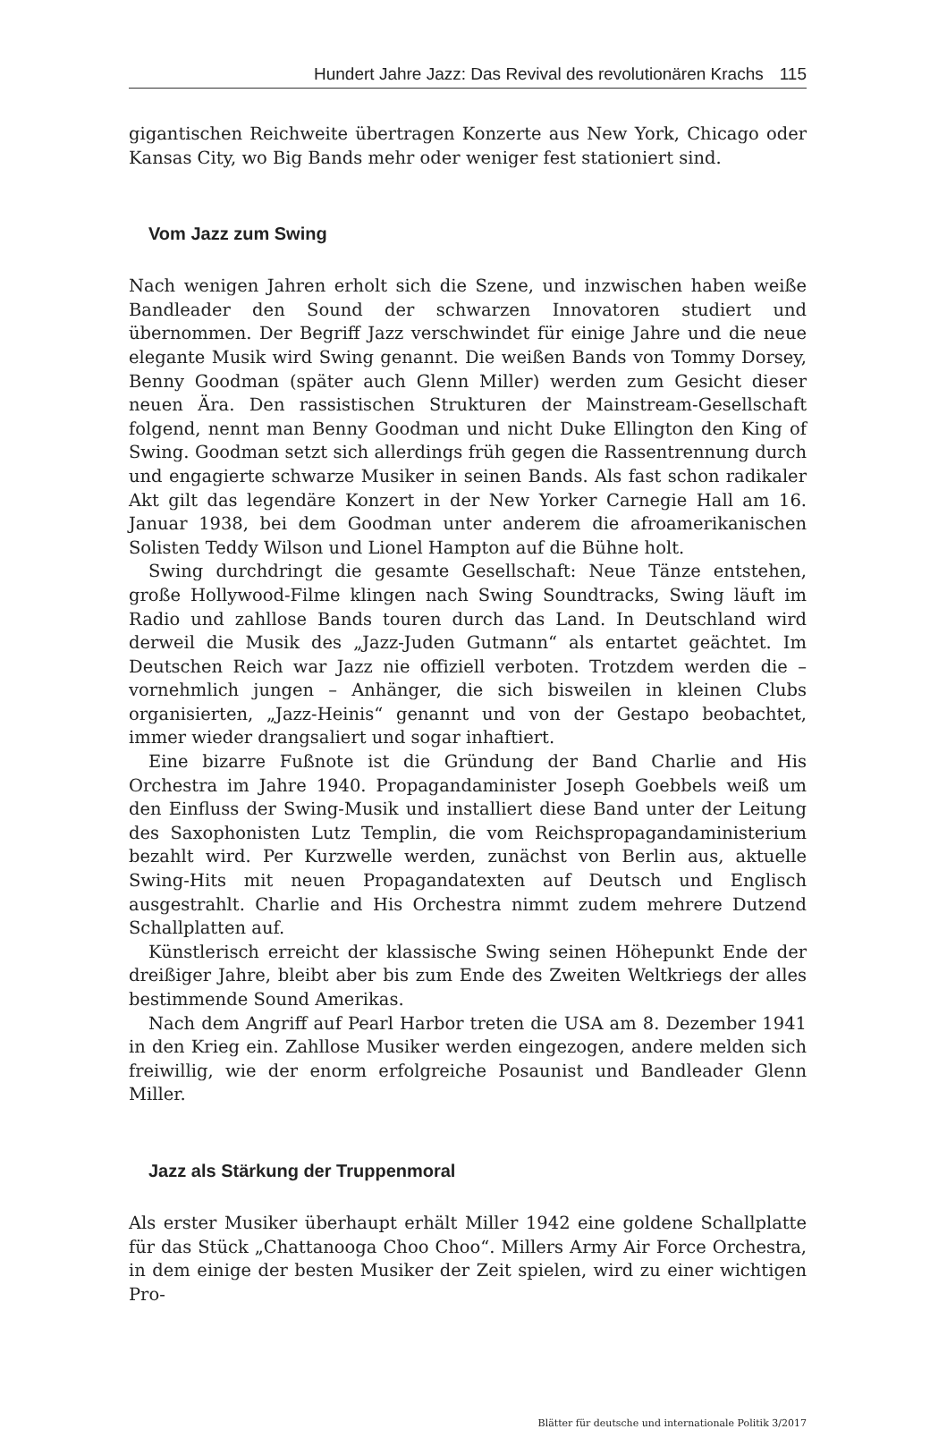Hundert Jahre Jazz: Das Revival des revolutionären Krachs 115
gigantischen Reichweite übertragen Konzerte aus New York, Chicago oder Kansas City, wo Big Bands mehr oder weniger fest stationiert sind.
Vom Jazz zum Swing
Nach wenigen Jahren erholt sich die Szene, und inzwischen haben weiße Bandleader den Sound der schwarzen Innovatoren studiert und übernommen. Der Begriff Jazz verschwindet für einige Jahre und die neue elegante Musik wird Swing genannt. Die weißen Bands von Tommy Dorsey, Benny Goodman (später auch Glenn Miller) werden zum Gesicht dieser neuen Ära. Den rassistischen Strukturen der Mainstream-Gesellschaft folgend, nennt man Benny Goodman und nicht Duke Ellington den King of Swing. Goodman setzt sich allerdings früh gegen die Rassentrennung durch und engagierte schwarze Musiker in seinen Bands. Als fast schon radikaler Akt gilt das legendäre Konzert in der New Yorker Carnegie Hall am 16. Januar 1938, bei dem Goodman unter anderem die afroamerikanischen Solisten Teddy Wilson und Lionel Hampton auf die Bühne holt.
Swing durchdringt die gesamte Gesellschaft: Neue Tänze entstehen, große Hollywood-Filme klingen nach Swing Soundtracks, Swing läuft im Radio und zahllose Bands touren durch das Land. In Deutschland wird derweil die Musik des „Jazz-Juden Gutmann“ als entartet geächtet. Im Deutschen Reich war Jazz nie offiziell verboten. Trotzdem werden die – vornehmlich jungen – Anhänger, die sich bisweilen in kleinen Clubs organisierten, „Jazz-Heinis“ genannt und von der Gestapo beobachtet, immer wieder drangsaliert und sogar inhaftiert.
Eine bizarre Fußnote ist die Gründung der Band Charlie and His Orchestra im Jahre 1940. Propagandaminister Joseph Goebbels weiß um den Einfluss der Swing-Musik und installiert diese Band unter der Leitung des Saxophonisten Lutz Templin, die vom Reichspropagandaministerium bezahlt wird. Per Kurzwelle werden, zunächst von Berlin aus, aktuelle Swing-Hits mit neuen Propagandatexten auf Deutsch und Englisch ausgestrahlt. Charlie and His Orchestra nimmt zudem mehrere Dutzend Schallplatten auf.
Künstlerisch erreicht der klassische Swing seinen Höhepunkt Ende der dreißiger Jahre, bleibt aber bis zum Ende des Zweiten Weltkriegs der alles bestimmende Sound Amerikas.
Nach dem Angriff auf Pearl Harbor treten die USA am 8. Dezember 1941 in den Krieg ein. Zahllose Musiker werden eingezogen, andere melden sich freiwillig, wie der enorm erfolgreiche Posaunist und Bandleader Glenn Miller.
Jazz als Stärkung der Truppenmoral
Als erster Musiker überhaupt erhält Miller 1942 eine goldene Schallplatte für das Stück „Chattanooga Choo Choo“. Millers Army Air Force Orchestra, in dem einige der besten Musiker der Zeit spielen, wird zu einer wichtigen Pro-
Blätter für deutsche und internationale Politik 3/2017